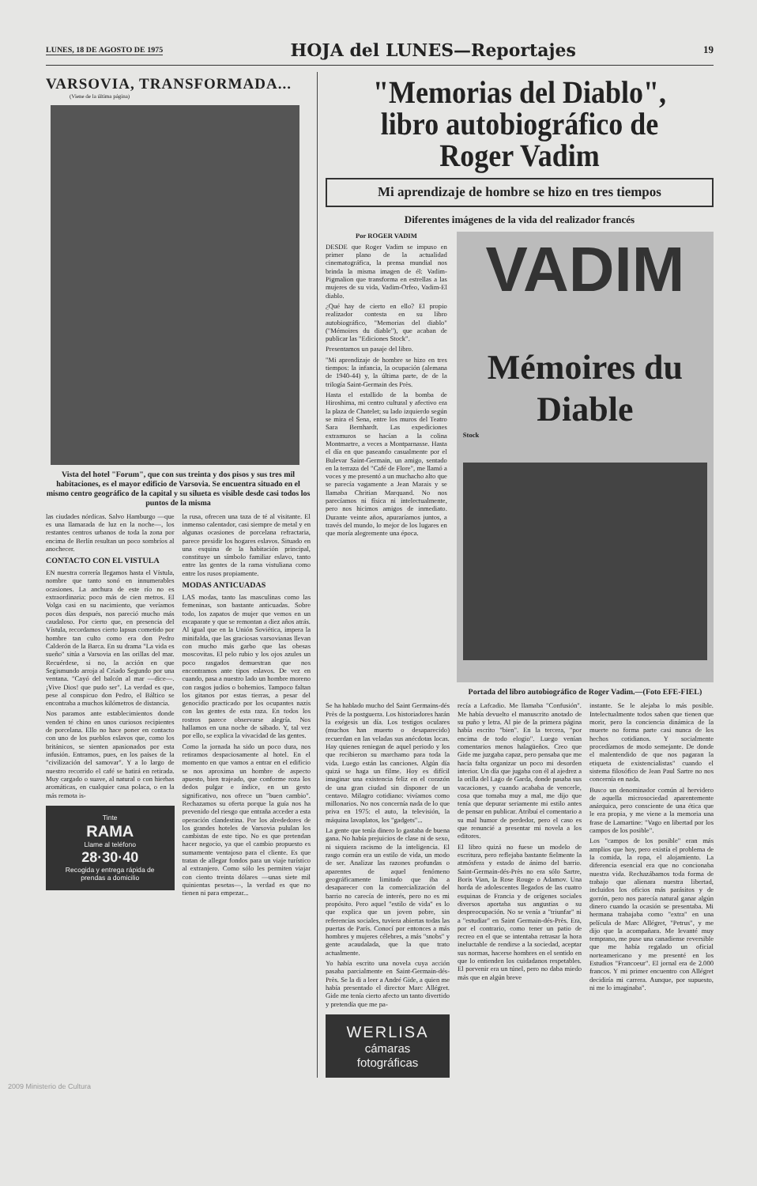LUNES, 18 DE AGOSTO DE 1975 HOJA del LUNES—Reportajes 19
VARSOVIA, TRANSFORMADA...
(Viene de la última página)
Vista del hotel "Forum", que con sus treinta y dos pisos y sus tres mil habitaciones, es el mayor edificio de Varsovia. Se encuentra situado en el mismo centro geográfico de la capital y su silueta es visible desde casi todos los puntos de la misma
las ciudades nórdicas. Salvo Hamburgo —que es una llamarada de luz en la noche—, los restantes centros urbanos de toda la zona por encima de Berlín resultan un poco sombríos al anochecer.
CONTACTO CON EL VISTULA
EN nuestra correría llegamos hasta el Vístula, nombre que tanto sonó en innumerables ocasiones. La anchura de este río no es extraordinaria: poco más de cien metros. El Volga casi en su nacimiento, que veríamos pocos días después, nos pareció mucho más caudaloso. Por cierto que, en presencia del Vístula, recordamos cierto lapsus cometido por hombre tan culto como era don Pedro Calderón de la Barca. En su drama "La vida es sueño" sitúa a Varsovia en las orillas del mar. Recuérdese, si no, la acción en que Segismundo arroja al Criado Segundo por una ventana. "Cayó del balcón al mar —dice—. ¡Vive Dios! que pudo ser". La verdad es que, pese al conspicuo don Pedro, el Báltico se encontraba a muchos kilómetros de distancia.
Nos paramos ante establecimientos donde venden té chino en unos curiosos recipientes de porcelana. Ello no hace poner en contacto con uno de los pueblos eslavos que, como los británicos, se sienten apasionados por esta infusión. Entramos, pues, en los países de la "civilización del samovar". Y a lo largo de nuestro recorrido el café se batirá en retirada. Muy cargado o suave, al natural o con hierbas aromáticas, en cualquier casa polaca, o en la más remota is-
Tinte
RAMA
Llame al teléfono
28·30·40
Recogida y entrega rápida de prendas a domicilio
la rusa, ofrecen una taza de té al visitante. El inmenso calentador, casi siempre de metal y en algunas ocasiones de porcelana refractaria, parece presidir los hogares eslavos. Situado en una esquina de la habitación principal, constituye un símbolo familiar eslavo, tanto entre las gentes de la rama vistuliana como entre los rusos propiamente.
MODAS ANTICUADAS
LAS modas, tanto las masculinas como las femeninas, son bastante anticuadas. Sobre todo, los zapatos de mujer que vemos en un escaparate y que se remontan a diez años atrás. Al igual que en la Unión Soviética, impera la minifalda, que las graciosas varsovianas llevan con mucho más garbo que las obesas moscovitas. El pelo rubio y los ojos azules un poco rasgados demuestran que nos encontramos ante tipos eslavos. De vez en cuando, pasa a nuestro lado un hombre moreno con rasgos judíos o bohemios. Tampoco faltan los gitanos por estas tierras, a pesar del genocidio practicado por los ocupantes nazis con las gentes de esta raza. En todos los rostros parece observarse alegría. Nos hallamos en una noche de sábado. Y, tal vez por ello, se explica la vivacidad de las gentes.
Como la jornada ha sido un poco dura, nos retiramos despaciosamente al hotel. En el momento en que vamos a entrar en el edificio se nos aproxima un hombre de aspecto apuesto, bien trajeado, que conforme roza los dedos pulgar e índice, en un gesto significativo, nos ofrece un "buen cambio". Rechazamos su oferta porque la guía nos ha prevenido del riesgo que entraña acceder a esta operación clandestina. Por los alrededores de los grandes hoteles de Varsovia pululan los cambistas de este tipo. No es que pretendan hacer negocio, ya que el cambio propuesto es sumamente ventajoso para el cliente. Es que tratan de allegar fondos para un viaje turístico al extranjero. Como sólo les permiten viajar con ciento treinta dólares —unas siete mil quinientas pesetas—, la verdad es que no tienen ni para empezar...
"Memorias del Diablo", libro autobiográfico de Roger Vadim
Mi aprendizaje de hombre se hizo en tres tiempos
Diferentes imágenes de la vida del realizador francés
Por ROGER VADIM
DESDE que Roger Vadim se impuso en primer plano de la actualidad cinematográfica, la prensa mundial nos brinda la misma imagen de él: Vadim-Pigmalion que transforma en estrellas a las mujeres de su vida, Vadim-Orfeo, Vadim-El diablo.
¿Qué hay de cierto en ello? El propio realizador contesta en su libro autobiográfico, "Memorias del diablo" ("Mémoires du diable"), que acaban de publicar las "Ediciones Stock".
Presentamos un pasaje del libro.
"Mi aprendizaje de hombre se hizo en tres tiempos: la infancia, la ocupación (alemana de 1940-44) y, la última parte, de de la trilogía Saint-Germain des Près.
Hasta el estallido de la bomba de Hiroshima, mi centro cultural y afectivo era la plaza de Chatelet; su lado izquierdo según se mira el Sena, entre los muros del Teatro Sara Bernhardt. Las expediciones extramuros se hacían a la colina Montmartre, a veces a Montparnasse. Hasta el día en que paseando casualmente por el Bulevar Saint-Germain, un amigo, sentado en la terraza del "Café de Flore", me llamó a voces y me presentó a un muchacho alto que se parecía vagamente a Jean Marais y se llamaba Chritian Marquand. No nos parecíamos ni física ni intelectualmente, pero nos hicimos amigos de inmediato. Durante veinte años, apuraríamos juntos, a través del mundo, lo mejor de los lugares en que moría alegremente una época.
VADIM
Mémoires du Diable
Stock
Portada del libro autobiográfico de Roger Vadim.—(Foto EFE-FIEL)
Se ha hablado mucho del Saint Germains-dés Près de la postguerra. Los historiadores harán la exégesis un día. Los testigos oculares (muchos han muerto o desaparecido) recuerdan en las veladas sus anécdotas locas. Hay quienes reniegan de aquel periodo y los que recibieron su marchamo para toda la vida. Luego están las canciones. Algún día quizá se haga un filme. Hoy es difícil imaginar una existencia feliz en el corazón de una gran ciudad sin disponer de un centavo. Milagro cotidiano: vivíamos como millonarios. No nos concernía nada de lo que priva en 1975: el auto, la televisión, la máquina lavaplatos, los "gadgets"...
La gente que tenía dinero lo gastaba de buena gana. No había prejuicios de clase ni de sexo, ni siquiera racismo de la inteligencia. El rasgo común era un estilo de vida, un modo de ser. Analizar las razones profundas o aparentes de aquel fenómeno geográficamente limitado que iba a desaparecer con la comercialización del barrio no carecía de interés, pero no es mi propósito. Pero aquel "estilo de vida" es lo que explica que un joven pobre, sin referencias sociales, tuviera abiertas todas las puertas de París. Conocí por entonces a más hombres y mujeres célebres, a más "snobs" y gente acaudalada, que la que trato actualmente.
Yo había escrito una novela cuya acción pasaba parcialmente en Saint-Germain-dés-Près. Se la di a leer a André Gide, a quien me había presentado el director Marc Allégret. Gide me tenía cierto afecto un tanto divertido y pretendía que me pa-
WERLISA
cámaras fotográficas
recía a Lafcadio. Me llamaba "Confusión". Me había devuelto el manuscrito anotado de su puño y letra. Al pie de la primera página había escrito "bien". En la tercera, "por encima de todo elogio". Luego venían comentarios menos halagüeños. Creo que Gide me juzgaba capaz, pero pensaba que me hacía falta organizar un poco mi desorden interior. Un día que jugaba con él al ajedrez a la orilla del Lago de Garda, donde pasaba sus vacaciones, y cuando acababa de vencerle, cosa que tomaba muy a mal, me dijo que tenía que depurar seriamente mi estilo antes de pensar en publicar. Atribuí el comentario a su mal humor de perdedor, pero el caso es que renuncié a presentar mi novela a los editores.
El libro quizá no fuese un modelo de escritura, pero reflejaba bastante fielmente la atmósfera y estado de ánimo del barrio. Saint-Germain-dés-Près no era sólo Sartre, Boris Vian, la Rose Rouge o Adamov. Una horda de adolescentes llegados de las cuatro esquinas de Francia y de orígenes sociales diversos aportaba sus angustias o su despreocupación. No se venía a "triunfar" ni a "estudiar" en Saint Germain-dés-Près. Era, por el contrario, como tener un patio de recreo en el que se intentaba retrasar la hora ineluctable de rendirse a la sociedad, aceptar sus normas, hacerse hombres en el sentido en que lo entienden los cuidadanos respetables. El porvenir era un túnel, pero no daba miedo más que en algún breve
instante. Se le alejaba lo más posible. Intelectualmente todos saben que tienen que morir, pero la conciencia dinámica de la muerte no forma parte casi nunca de los hechos cotidianos. Y socialmente procedíamos de modo semejante. De donde el malentendido de que nos pagaran la etiqueta de existencialistas" cuando el sistema filosófico de Jean Paul Sartre no nos concernía en nada.
Busco un denominador común al hervidero de aquella microsociedad aparentemente anárquica, pero consciente de una ética que le era propia, y me viene a la memoria una frase de Lamartine: "Vago en libertad por los campos de los posible".
Los "campos de los posible" eran más amplios que hoy, pero existía el problema de la comida, la ropa, el alojamiento. La diferencia esencial era que no concionaba nuestra vida. Rechazábamos toda forma de trabajo que alienara nuestra libertad, incluidos los oficios más parásitos y de gorrón, pero nos parecía natural ganar algún dinero cuando la ocasión se presentaba. Mi hermana trabajaba como "extra" en una película de Marc Allégret, "Petrus", y me dijo que la acompañara. Me levanté muy temprano, me puse una canadiense reversible que me había regalado un oficial norteamericano y me presenté en los Estudios "Francoeur". El jornal era de 2.000 francos. Y mi primer encuentro con Allégret decidiría mi carrera. Aunque, por supuesto, ni me lo imaginaba".
2009 Ministerio de Cultura